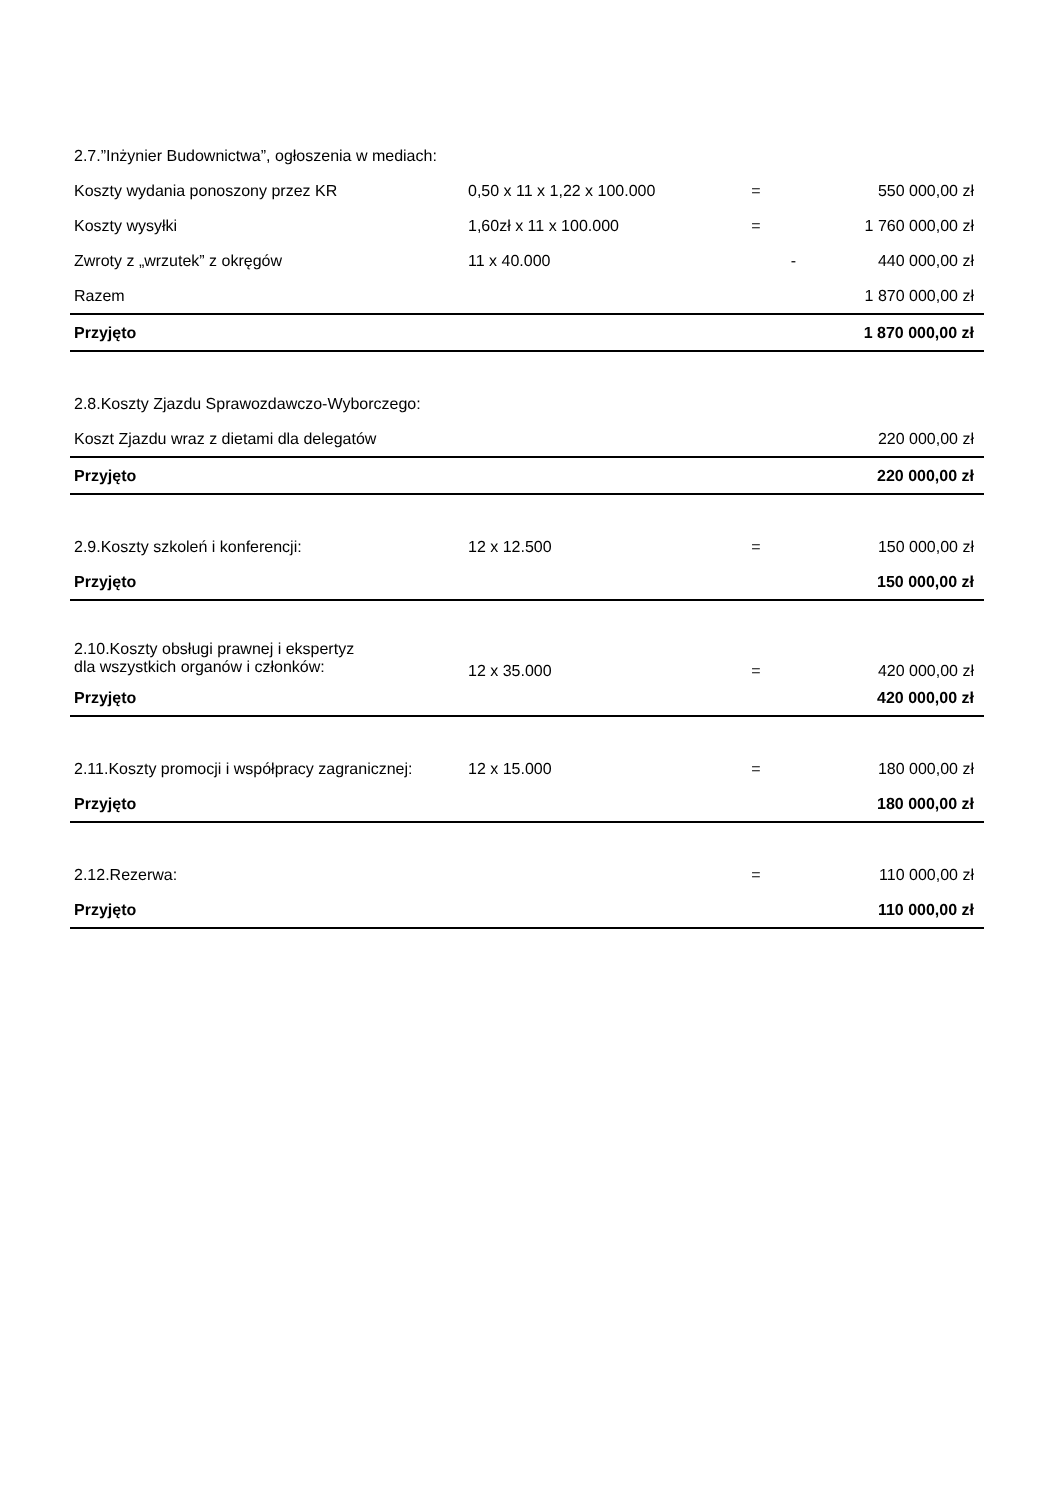| 2.7.”Inżynier Budownictwa”, ogłoszenia w mediach: | | | |
| Koszty wydania ponoszony przez KR | 0,50 x 11 x 1,22 x 100.000 | = | 550 000,00 zł |
| Koszty wysyłki | 1,60zł x 11 x 100.000 | = | 1 760 000,00 zł |
| Zwroty z „wrzutek” z okręgów | 11 x 40.000 | - | 440 000,00 zł |
| Razem | | | 1 870 000,00 zł |
| Przyjęto | | | 1 870 000,00 zł |
| 2.8.Koszty Zjazdu Sprawozdawczo-Wyborczego: | | | |
| Koszt Zjazdu wraz z dietami dla delegatów | | | 220 000,00 zł |
| Przyjęto | | | 220 000,00 zł |
| 2.9.Koszty szkoleń i konferencji: | 12 x 12.500 | = | 150 000,00 zł |
| Przyjęto | | | 150 000,00 zł |
| 2.10.Koszty obsługi prawnej i ekspertyz dla wszystkich organów i członków: | 12 x 35.000 | = | 420 000,00 zł |
| Przyjęto | | | 420 000,00 zł |
| 2.11.Koszty promocji i współpracy zagranicznej: | 12 x 15.000 | = | 180 000,00 zł |
| Przyjęto | | | 180 000,00 zł |
| 2.12.Rezerwa: | | = | 110 000,00 zł |
| Przyjęto | | | 110 000,00 zł |